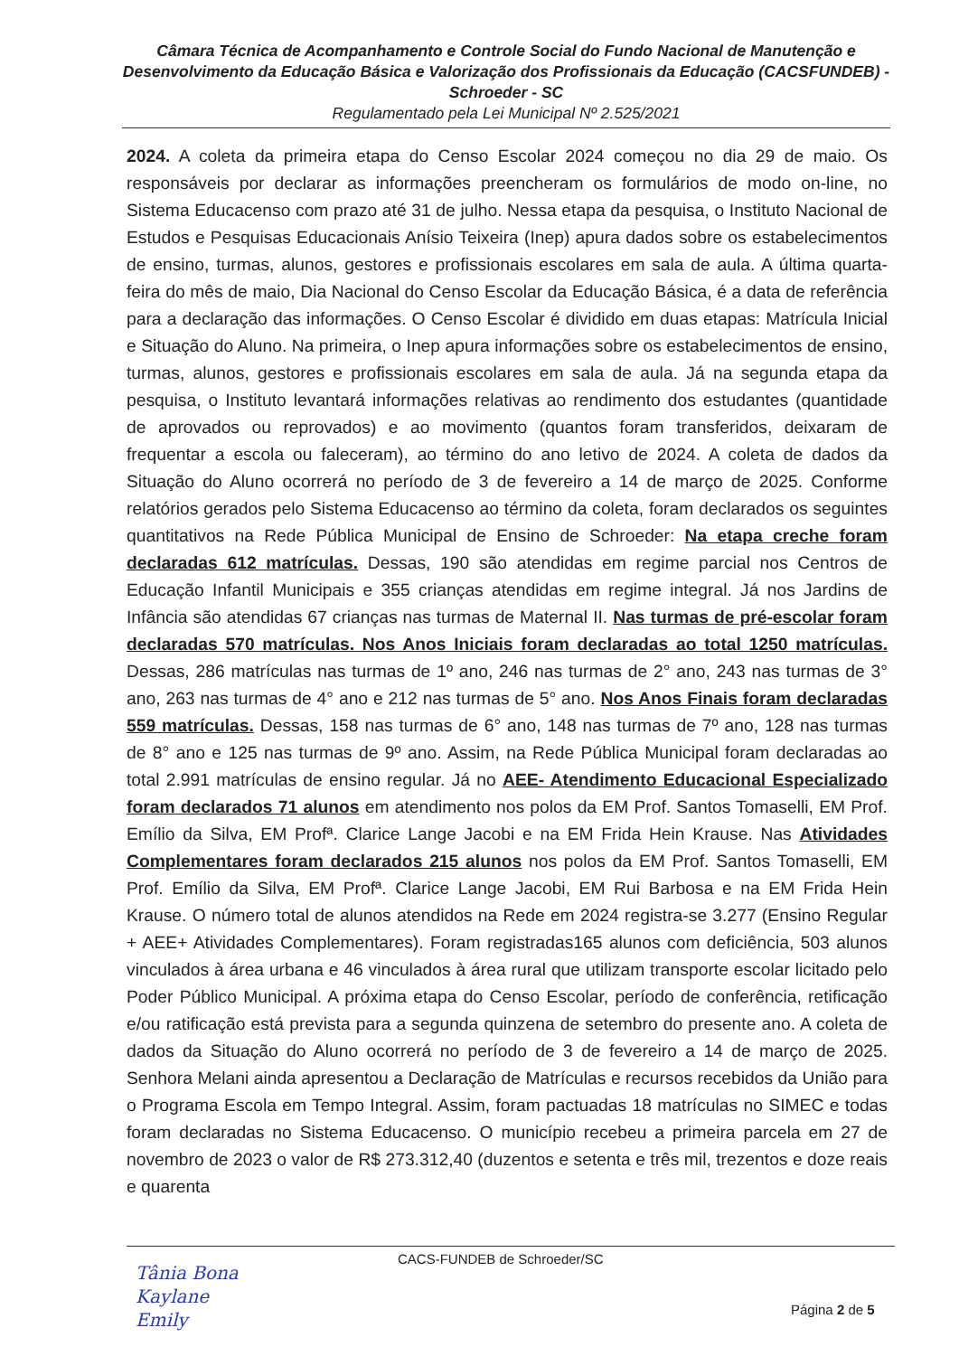Câmara Técnica de Acompanhamento e Controle Social do Fundo Nacional de Manutenção e Desenvolvimento da Educação Básica e Valorização dos Profissionais da Educação (CACSFUNDEB) - Schroeder - SC
Regulamentado pela Lei Municipal Nº 2.525/2021
2024. A coleta da primeira etapa do Censo Escolar 2024 começou no dia 29 de maio. Os responsáveis por declarar as informações preencheram os formulários de modo on-line, no Sistema Educacenso com prazo até 31 de julho. Nessa etapa da pesquisa, o Instituto Nacional de Estudos e Pesquisas Educacionais Anísio Teixeira (Inep) apura dados sobre os estabelecimentos de ensino, turmas, alunos, gestores e profissionais escolares em sala de aula. A última quarta-feira do mês de maio, Dia Nacional do Censo Escolar da Educação Básica, é a data de referência para a declaração das informações. O Censo Escolar é dividido em duas etapas: Matrícula Inicial e Situação do Aluno. Na primeira, o Inep apura informações sobre os estabelecimentos de ensino, turmas, alunos, gestores e profissionais escolares em sala de aula. Já na segunda etapa da pesquisa, o Instituto levantará informações relativas ao rendimento dos estudantes (quantidade de aprovados ou reprovados) e ao movimento (quantos foram transferidos, deixaram de frequentar a escola ou faleceram), ao término do ano letivo de 2024. A coleta de dados da Situação do Aluno ocorrerá no período de 3 de fevereiro a 14 de março de 2025. Conforme relatórios gerados pelo Sistema Educacenso ao término da coleta, foram declarados os seguintes quantitativos na Rede Pública Municipal de Ensino de Schroeder: Na etapa creche foram declaradas 612 matrículas. Dessas, 190 são atendidas em regime parcial nos Centros de Educação Infantil Municipais e 355 crianças atendidas em regime integral. Já nos Jardins de Infância são atendidas 67 crianças nas turmas de Maternal II. Nas turmas de pré-escolar foram declaradas 570 matrículas. Nos Anos Iniciais foram declaradas ao total 1250 matrículas. Dessas, 286 matrículas nas turmas de 1º ano, 246 nas turmas de 2° ano, 243 nas turmas de 3° ano, 263 nas turmas de 4° ano e 212 nas turmas de 5° ano. Nos Anos Finais foram declaradas 559 matrículas. Dessas, 158 nas turmas de 6° ano, 148 nas turmas de 7º ano, 128 nas turmas de 8° ano e 125 nas turmas de 9º ano. Assim, na Rede Pública Municipal foram declaradas ao total 2.991 matrículas de ensino regular. Já no AEE- Atendimento Educacional Especializado foram declarados 71 alunos em atendimento nos polos da EM Prof. Santos Tomaselli, EM Prof. Emílio da Silva, EM Profª. Clarice Lange Jacobi e na EM Frida Hein Krause. Nas Atividades Complementares foram declarados 215 alunos nos polos da EM Prof. Santos Tomaselli, EM Prof. Emílio da Silva, EM Profª. Clarice Lange Jacobi, EM Rui Barbosa e na EM Frida Hein Krause. O número total de alunos atendidos na Rede em 2024 registra-se 3.277 (Ensino Regular + AEE+ Atividades Complementares). Foram registradas165 alunos com deficiência, 503 alunos vinculados à área urbana e 46 vinculados à área rural que utilizam transporte escolar licitado pelo Poder Público Municipal. A próxima etapa do Censo Escolar, período de conferência, retificação e/ou ratificação está prevista para a segunda quinzena de setembro do presente ano. A coleta de dados da Situação do Aluno ocorrerá no período de 3 de fevereiro a 14 de março de 2025. Senhora Melani ainda apresentou a Declaração de Matrículas e recursos recebidos da União para o Programa Escola em Tempo Integral. Assim, foram pactuadas 18 matrículas no SIMEC e todas foram declaradas no Sistema Educacenso. O município recebeu a primeira parcela em 27 de novembro de 2023 o valor de R$ 273.312,40 (duzentos e setenta e três mil, trezentos e doze reais e quarenta
CACS-FUNDEB de Schroeder/SC
Tânia Bona
Kaylane
Emily
Página 2 de 5